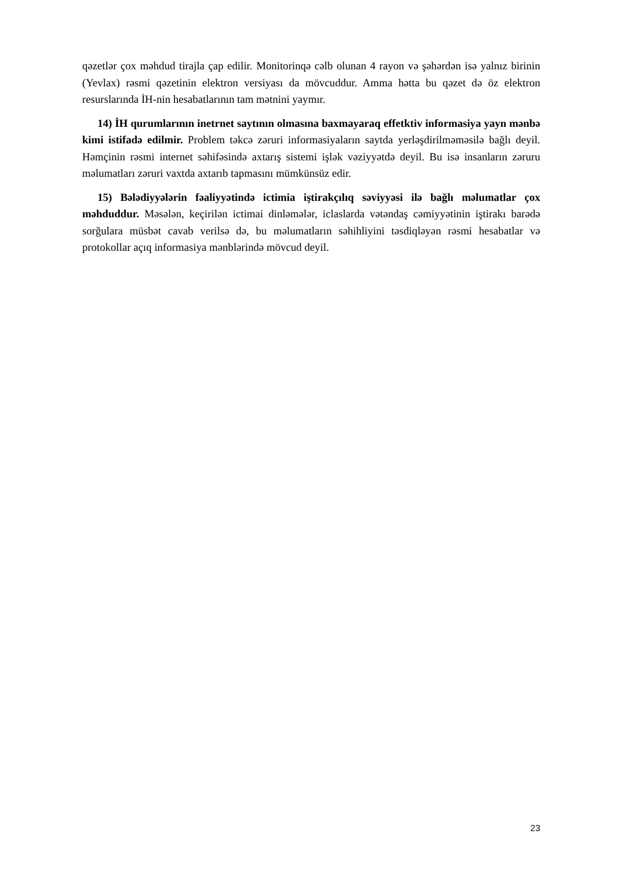qəzetlər çox məhdud tirajla çap edilir. Monitorinqə cəlb olunan 4 rayon və şəhərdən isə yalnız birinin (Yevlax) rəsmi qəzetinin elektron versiyası da mövcuddur. Amma hətta bu qəzet də öz elektron resurslarında İH-nin hesabatlarının tam mətnini yaymır.
14) İH qurumlarının inetrnet saytının olmasına baxmayaraq effetktiv informasiya yayn mənbə kimi istifadə edilmir. Problem təkcə zəruri informasiyaların saytda yerləşdirilməməsilə bağlı deyil. Həmçinin rəsmi internet səhifəsində axtarış sistemi işlək vəziyyətdə deyil. Bu isə insanların zəruru məlumatları zəruri vaxtda axtarıb tapmasını mümkünsüz edir.
15) Bələdiyyələrin fəaliyyətində ictimia iştirakçılıq səviyyəsi ilə bağlı məlumatlar çox məhduddur. Məsələn, keçirilən ictimai dinləmələr, iclaslarda vətəndaş cəmiyyətinin iştirakı barədə sorğulara müsbət cavab verilsə də, bu məlumatların səhihliyini təsdiqləyən rəsmi hesabatlar və protokollar açıq informasiya mənblərində mövcud deyil.
23